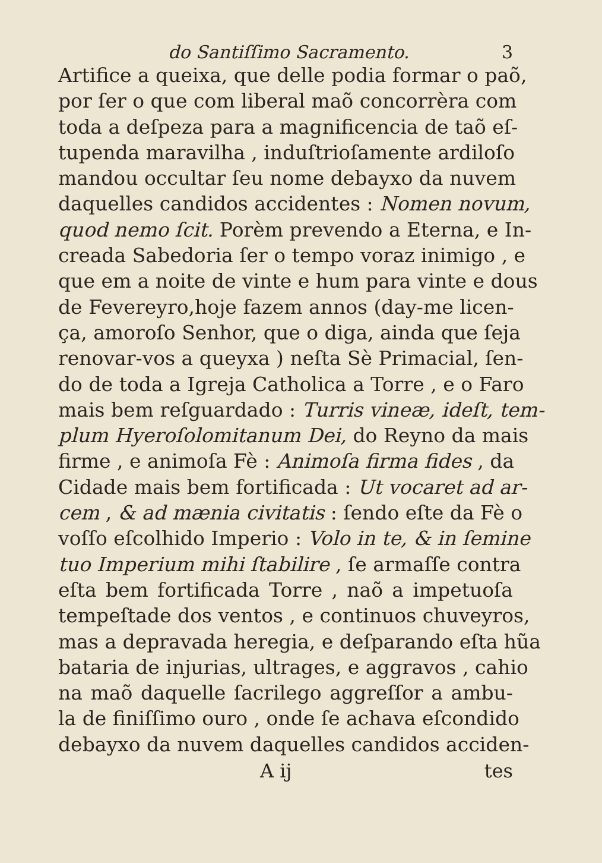do Santiſſimo Sacramento. 3
Artifice a queixa, que delle podia formar o paõ,
por ſer o que com liberal maõ concorrèra com
toda a deſpeza para a magnificencia de taõ eſ-
tupenda maravilha , induſtrioſamente ardiloſo
mandou occultar ſeu nome debayxo da nuvem
daquelles candidos accidentes : Nomen novum,
quod nemo ſcit. Porèm prevendo a Eterna, e In-
creada Sabedoria ſer o tempo voraz inimigo , e
que em a noite de vinte e hum para vinte e dous
de Fevereyro,hoje fazem annos (day-me licen-
ça, amoroſo Senhor, que o diga, ainda que ſeja
renovar-vos a queyxa ) neſta Sè Primacial, ſen-
do de toda a Igreja Catholica a Torre , e o Faro
mais bem reſguardado : Turris vineæ, ideſt, tem-
plum Hyeroſolomitanum Dei, do Reyno da mais
firme , e animoſa Fè : Animoſa firma fides , da
Cidade mais bem fortificada : Ut vocaret ad ar-
cem , & ad mænia civitatis : ſendo eſte da Fè o
voſſo eſcolhido Imperio : Volo in te, & in ſemine
tuo Imperium mihi ſtabilire , ſe armaſſe contra
eſta bem fortificada Torre , naõ a impetuoſa
tempeſtade dos ventos , e continuos chuveyros,
mas a depravada heregia, e deſparando eſta hũa
bataria de injurias, ultrages, e aggravos , cahio
na maõ daquelle ſacrilego aggreſſor a ambu-
la de finiſſimo ouro , onde ſe achava eſcondido
debayxo da nuvem daquelles candidos acciden-
A ij tes